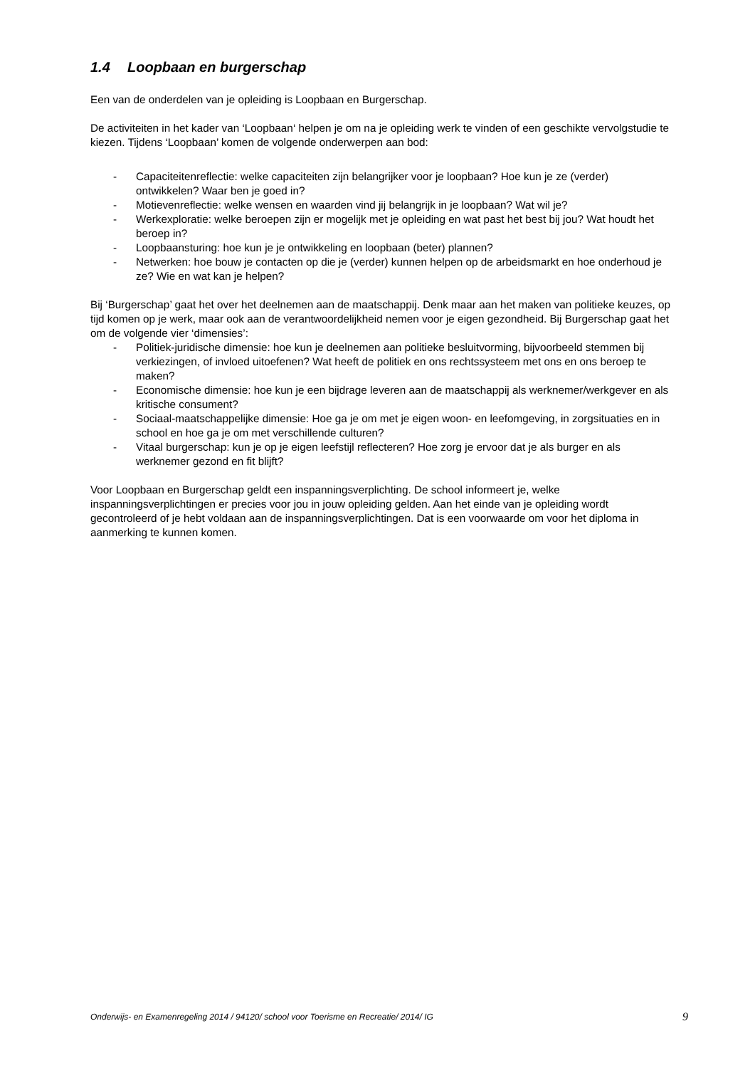1.4 Loopbaan en burgerschap
Een van de onderdelen van je opleiding is Loopbaan en Burgerschap.
De activiteiten in het kader van ‘Loopbaan‘ helpen je om na je opleiding werk te vinden of een geschikte vervolgstudie te kiezen. Tijdens ‘Loopbaan’ komen de volgende onderwerpen aan bod:
- Capaciteitenreflectie: welke capaciteiten zijn belangrijker voor je loopbaan? Hoe kun je ze (verder) ontwikkelen? Waar ben je goed in?
- Motievenreflectie: welke wensen en waarden vind jij belangrijk in je loopbaan? Wat wil je?
- Werkexploratie: welke beroepen zijn er mogelijk met je opleiding en wat past het best bij jou? Wat houdt het beroep in?
- Loopbaansturing: hoe kun je je ontwikkeling en loopbaan (beter) plannen?
- Netwerken: hoe bouw je contacten op die je (verder) kunnen helpen op de arbeidsmarkt en hoe onderhoud je ze? Wie en wat kan je helpen?
Bij ‘Burgerschap’ gaat het over het deelnemen aan de maatschappij. Denk maar aan het maken van politieke keuzes, op tijd komen op je werk, maar ook aan de verantwoordelijkheid nemen voor je eigen gezondheid. Bij Burgerschap gaat het om de volgende vier ‘dimensies’:
- Politiek-juridische dimensie: hoe kun je deelnemen aan politieke besluitvorming, bijvoorbeeld stemmen bij verkiezingen, of invloed uitoefenen? Wat heeft de politiek en ons rechtssysteem met ons en ons beroep te maken?
- Economische dimensie: hoe kun je een bijdrage leveren aan de maatschappij als werknemer/werkgever en als kritische consument?
- Sociaal-maatschappelijke dimensie: Hoe ga je om met je eigen woon- en leefomgeving, in zorgsituaties en in school en hoe ga je om met verschillende culturen?
- Vitaal burgerschap: kun je op je eigen leefstijl reflecteren? Hoe zorg je ervoor dat je als burger en als werknemer gezond en fit blijft?
Voor Loopbaan en Burgerschap geldt een inspanningsverplichting. De school informeert je, welke inspanningsverplichtingen er precies voor jou in jouw opleiding gelden. Aan het einde van je opleiding wordt gecontroleerd of je hebt voldaan aan de inspanningsverplichtingen. Dat is een voorwaarde om voor het diploma in aanmerking te kunnen komen.
Onderwijs- en Examenregeling 2014 / 94120/ school voor Toerisme en Recreatie/ 2014/ IG 9